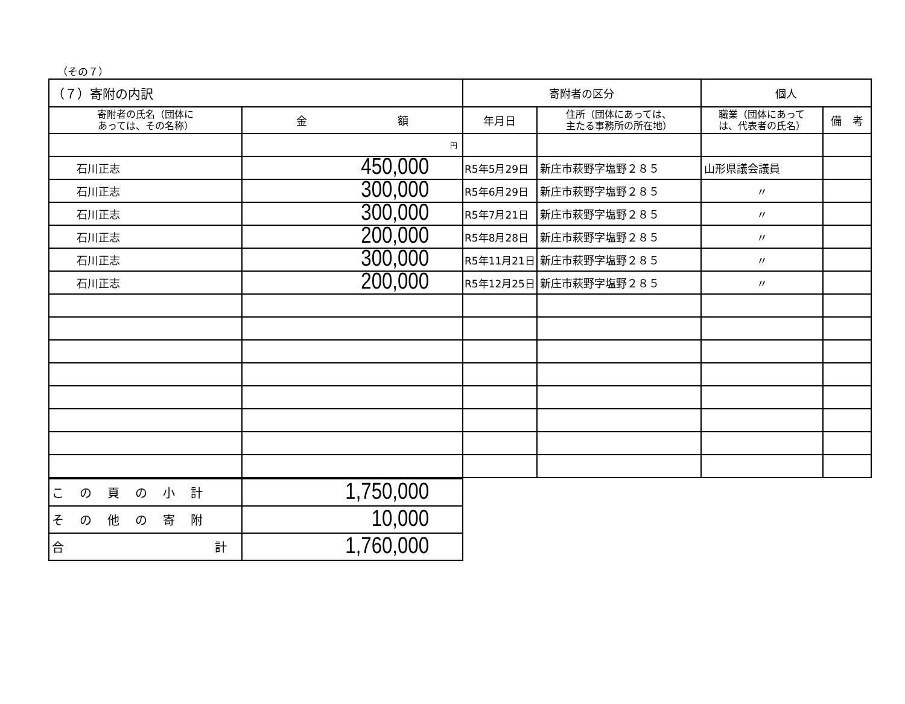（その７）
| （７）寄附の内訳 | | 寄附者の区分 | | 個人 | |
| 寄附者の氏名（団体に あっては、その名称） | 金 額 | 年月日 | 住所（団体にあっては、 主たる事務所の所在地） | 職業（団体にあって は、代表者の氏名） | 備 考 |
| | 円 | | | | |
| 石川正志 | 450,000 | R5年5月29日 | 新庄市萩野字塩野２８５ | 山形県議会議員 | |
| 石川正志 | 300,000 | R5年6月29日 | 新庄市萩野字塩野２８５ | 〃 | |
| 石川正志 | 300,000 | R5年7月21日 | 新庄市萩野字塩野２８５ | 〃 | |
| 石川正志 | 200,000 | R5年8月28日 | 新庄市萩野字塩野２８５ | 〃 | |
| 石川正志 | 300,000 | R5年11月21日 | 新庄市萩野字塩野２８５ | 〃 | |
| 石川正志 | 200,000 | R5年12月25日 | 新庄市萩野字塩野２８５ | 〃 | |
| この頁の小計 | 1,750,000 |
| その他の寄附 | 10,000 |
| 合 計 | 1,760,000 |